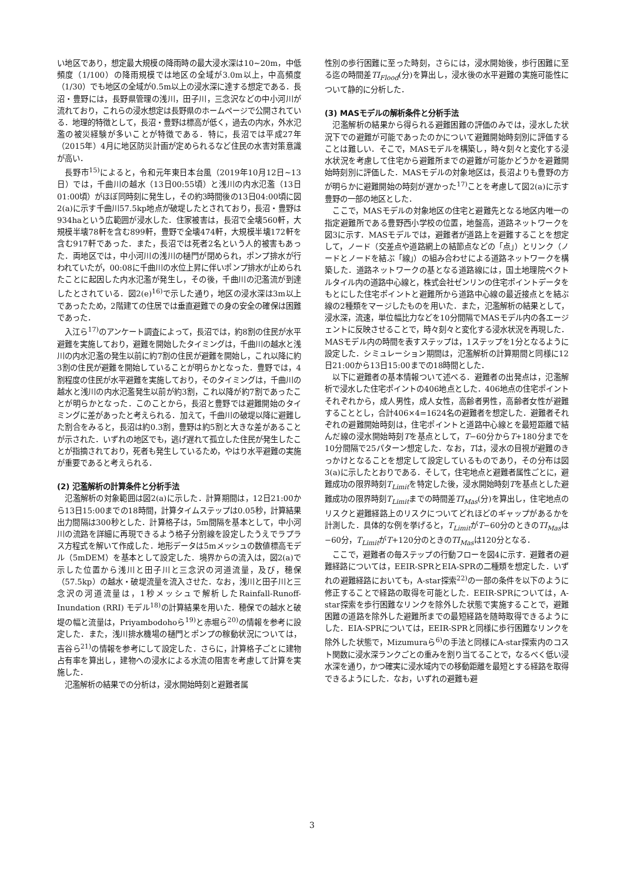い地区であり，想定最大規模の降雨時の最大浸水深は10~20m，中低頻度（1/100）の降雨規模では地区の全域が3.0m以上，中高頻度（1/30）でも地区の全域が0.5m以上の浸水深に達する想定である．長沼・豊野には，長野県管理の浅川，田子川，三念沢などの中小河川が流れており，これらの浸水想定は長野県のホームページで公開されている．地理的特徴として，長沼・豊野は標高が低く，過去の内水，外水氾濫の被災経験が多いことが特徴である．特に，長沼では平成27年（2015年）4月に地区防災計画が定められるなど住民の水害対策意識が高い．
長野市<sup>15)</sup>によると，令和元年東日本台風（2019年10月12日~13日）では，千曲川の越水（13日00:55頃）と浅川の内水氾濫（13日01:00頃）がほぼ同時刻に発生し，その約3時間後の13日04:00頃に図2(a)に示す千曲川57.5kp地点が破堤したとされており，長沼・豊野は934haという広範囲が浸水した．住家被害は，長沼で全壊560軒，大規模半壊78軒を含む899軒，豊野で全壊474軒，大規模半壊172軒を含む917軒であった．また，長沼では死者2名という人的被害もあった．両地区では，中小河川の浅川の樋門が閉められ，ポンプ排水が行われていたが，00:08に千曲川の水位上昇に伴いポンプ排水が止められたことに起因した内水氾濫が発生し，その後，千曲川の氾濫流が到達したとされている．図2(e)<sup>16)</sup>で示した通り，地区の浸水深は3m以上であったため，2階建ての住居では垂直避難での身の安全の確保は困難であった．
入江ら<sup>17)</sup>のアンケート調査によって，長沼では，約8割の住民が水平避難を実施しており，避難を開始したタイミングは，千曲川の越水と浅川の内水氾濫の発生以前に約7割の住民が避難を開始し，これ以降に約3割の住民が避難を開始していることが明らかとなった．豊野では，4割程度の住民が水平避難を実施しており，そのタイミングは，千曲川の越水と浅川の内水氾濫発生以前が約3割，これ以降が約7割であったことが明らかとなった．このことから，長沼と豊野では避難開始のタイミングに差があったと考えられる．加えて，千曲川の破堤以降に避難した割合をみると，長沼は約0.3割，豊野は約5割と大きな差があることが示された．いずれの地区でも，逃げ遅れて孤立した住民が発生したことが指摘されており，死者も発生しているため，やはり水平避難の実施が重要であると考えられる．
(2) 氾濫解析の計算条件と分析手法
氾濫解析の対象範囲は図2(a)に示した．計算期間は，12日21:00から13日15:00までの18時間，計算タイムステップは0.05秒，計算結果出力間隔は300秒とした．計算格子は，5m間隔を基本として，中小河川の流路を詳細に再現できるよう格子分割線を設定したうえでラプラス方程式を解いて作成した．地形データは5mメッシュの数値標高モデル（5mDEM）を基本として設定した．境界からの流入は，図2(a)で示した位置から浅川と田子川と三念沢の河道流量，及び，穂保（57.5kp）の越水・破堤流量を流入させた．なお，浅川と田子川と三念沢の河道流量は，1秒メッシュで解析したRainfall-Runoff-Inundation (RRI) モデル<sup>18)</sup>の計算結果を用いた．穂保での越水と破堤の幅と流量は，Priyambodohoら<sup>19)</sup>と赤堀ら<sup>20)</sup>の情報を参考に設定した．また，浅川排水機場の樋門とポンプの稼動状況については，吉谷ら<sup>21)</sup>の情報を参考にして設定した．さらに，計算格子ごとに建物占有率を算出し，建物への浸水による水流の阻害を考慮して計算を実施した．
氾濫解析の結果での分析は，浸水開始時刻と避難者属
性別の歩行困難に至った時刻，さらには，浸水開始後，歩行困難に至る迄の時間差TI<sub>Flood</sub>(分)を算出し，浸水後の水平避難の実施可能性について静的に分析した．
(3) MASモデルの解析条件と分析手法
氾濫解析の結果から得られる避難困難の評価のみでは，浸水した状況下での避難が可能であったのかについて避難開始時刻別に評価することは難しい．そこで，MASモデルを構築し，時々刻々と変化する浸水状況を考慮して住宅から避難所までの避難が可能かどうかを避難開始時刻別に評価した．MASモデルの対象地区は，長沼よりも豊野の方が明らかに避難開始の時刻が遅かった<sup>17)</sup>ことを考慮して図2(a)に示す豊野の一部の地区とした．
ここで，MASモデルの対象地区の住宅と避難先となる地区内唯一の指定避難所である豊野西小学校の位置，地盤高，道路ネットワークを図3に示す．MASモデルでは，避難者が道路上を避難することを想定して，ノード（交差点や道路網上の結節点などの「点」）とリンク（ノードとノードを結ぶ「線」）の組み合わせによる道路ネットワークを構築した．道路ネットワークの基となる道路線には，国土地理院ベクトルタイル内の道路中心線と，株式会社ゼンリンの住宅ポイントデータをもとにした住宅ポイントと避難所から道路中心線の最近接点とを結ぶ線の2種類をマージしたものを用いた．また，氾濫解析の結果として，浸水深，流速，単位幅比力などを10分間隔でMASモデル内の各エージェントに反映させることで，時々刻々と変化する浸水状況を再現した．MASモデル内の時間を表すステップは，1ステップを1分となるように設定した．シミュレーション期間は，氾濫解析の計算期間と同様に12日21:00から13日15:00までの18時間とした．
以下に避難者の基本情報ついて述べる．避難者の出発点は，氾濫解析で浸水した住宅ポイントの406地点とした．406地点の住宅ポイントそれぞれから，成人男性，成人女性，高齢者男性，高齢者女性が避難することとし，合計406×4=1624名の避難者を想定した．避難者それぞれの避難開始時刻は，住宅ポイントと道路中心線とを最短距離で結んだ線の浸水開始時刻Tを基点として，T−60分からT+180分までを10分間隔で25パターン想定した．なお，Tは，浸水の目視が避難のきっかけとなることを想定して設定しているものであり，その分布は図3(a)に示したとおりである．そして，住宅地点と避難者属性ごとに，避難成功の限界時刻T<sub>Limit</sub>を特定した後，浸水開始時刻Tを基点とした避難成功の限界時刻T<sub>Limit</sub>までの時間差TI<sub>Mas</sub>(分)を算出し，住宅地点のリスクと避難経路上のリスクについてどれほどのギャップがあるかを計測した．具体的な例を挙げると，T<sub>Limit</sub>がT−60分のときのTI<sub>Mas</sub>は−60分，T<sub>Limit</sub>がT+120分のときのTI<sub>Mas</sub>は120分となる．
ここで，避難者の毎ステップの行動フローを図4に示す．避難者の避難経路については，EEIR-SPRとEIA-SPRの二種類を想定した．いずれの避難経路においても，A-star探索<sup>22)</sup>の一部の条件を以下のように修正することで経路の取得を可能とした．EEIR-SPRについては，A-star探索を歩行困難なリンクを除外した状態で実施することで，避難困難の道路を除外した避難所までの最短経路を随時取得できるようにした．EIA-SPRについては，EEIR-SPRと同様に歩行困難なリンクを除外した状態で，Mizumuraら<sup>6)</sup>の手法と同様にA-star探索内のコスト関数に浸水深ランクごとの重みを割り当てることで，なるべく低い浸水深を通り，かつ確実に浸水域内での移動距離を最短とする経路を取得できるようにした．なお，いずれの避難も避
3